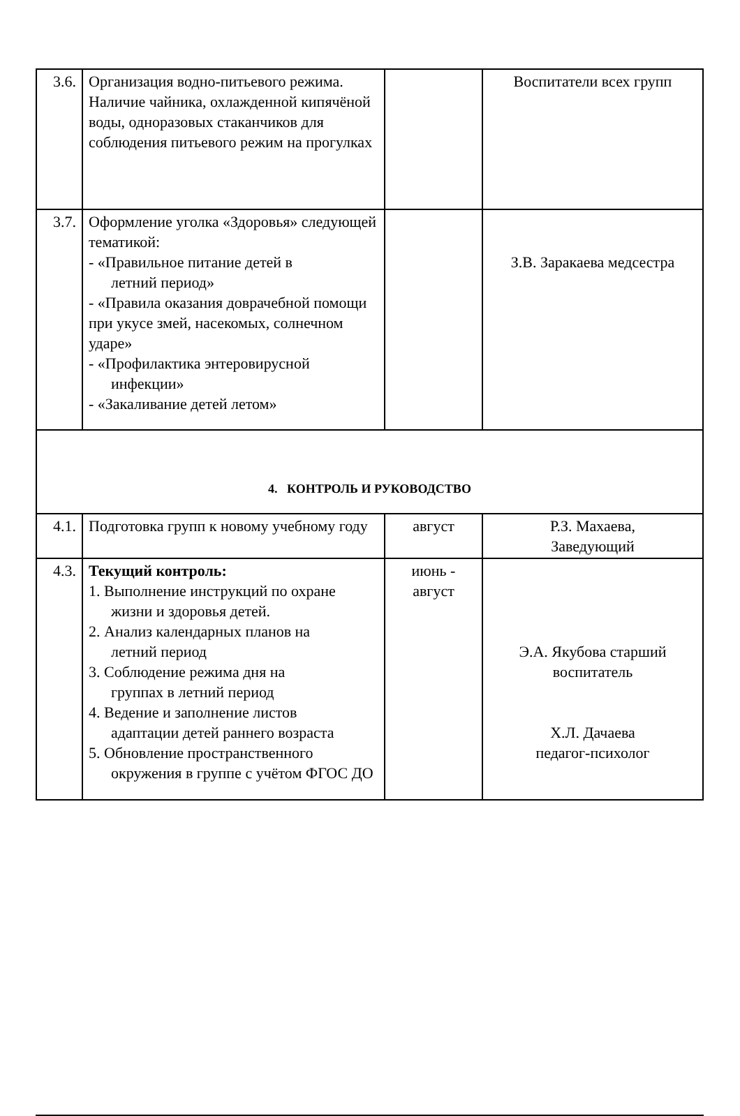| 3.6. | Организация водно-питьевого режима. Наличие чайника, охлажденной кипячёной воды, одноразовых стаканчиков для соблюдения питьевого режим на прогулках | | Воспитатели всех групп |
| 3.7. | Оформление уголка «Здоровья» следующей тематикой: - «Правильное питание детей в летний период» - «Правила оказания доврачебной помощи при укусе змей, насекомых, солнечном ударе» - «Профилактика энтеровирусной инфекции» - «Закаливание детей летом» | | З.В. Заракаева медсестра |
| 4. КОНТРОЛЬ И РУКОВОДСТВО | | | |
| 4.1. | Подготовка групп к новому учебному году | август | Р.З. Махаева, Заведующий |
| 4.3. | Текущий контроль: 1. Выполнение инструкций по охране жизни и здоровья детей. 2. Анализ календарных планов на летний период 3. Соблюдение режима дня на группах в летний период 4. Ведение и заполнение листов адаптации детей раннего возраста 5. Обновление пространственного окружения в группе с учётом ФГОС ДО | июнь - август | Э.А. Якубова старший воспитатель Х.Л. Дачаева педагог-психолог |